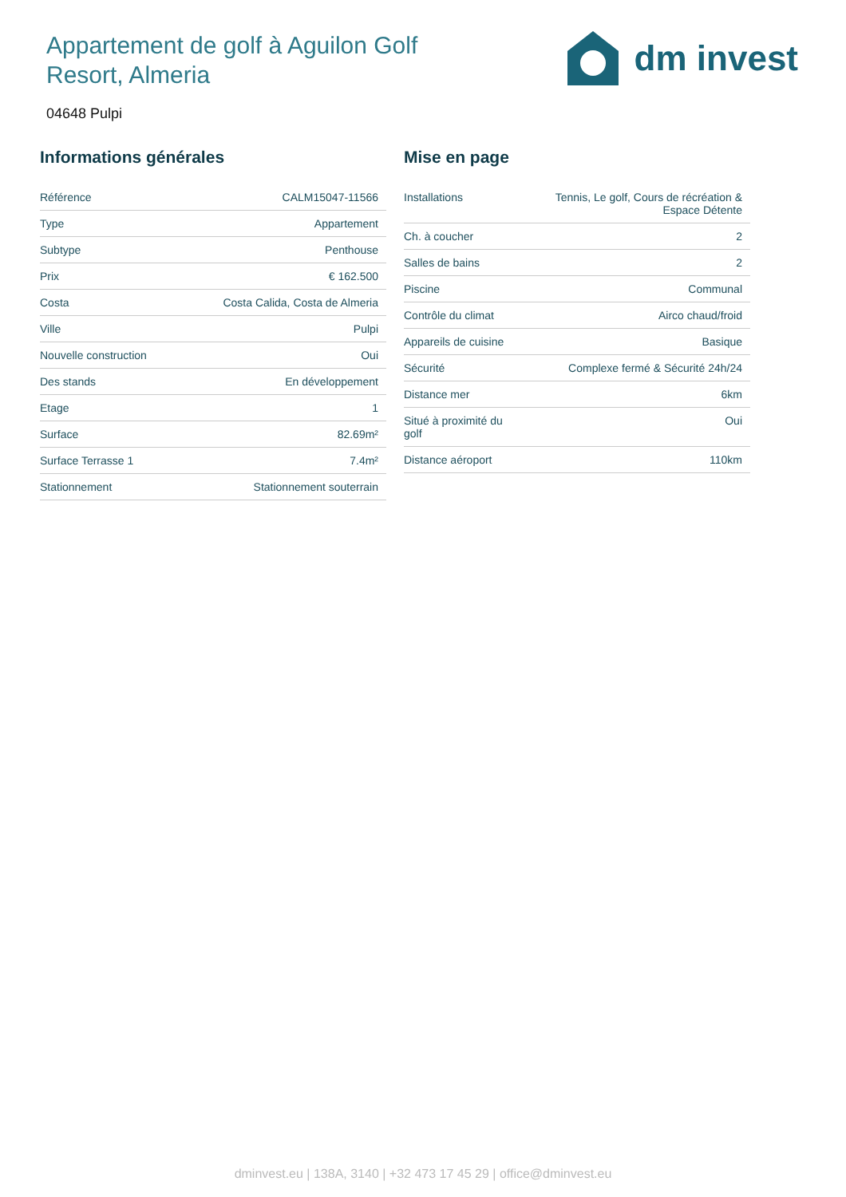Appartement de golf à Aguilon Golf Resort, Almeria
dm invest
04648 Pulpi
Informations générales
| Référence | CALM15047-11566 |
| Type | Appartement |
| Subtype | Penthouse |
| Prix | € 162.500 |
| Costa | Costa Calida, Costa de Almeria |
| Ville | Pulpi |
| Nouvelle construction | Oui |
| Des stands | En développement |
| Etage | 1 |
| Surface | 82.69m² |
| Surface Terrasse 1 | 7.4m² |
| Stationnement | Stationnement souterrain |
Mise en page
| Installations | Tennis, Le golf, Cours de récréation & Espace Détente |
| Ch. à coucher | 2 |
| Salles de bains | 2 |
| Piscine | Communal |
| Contrôle du climat | Airco chaud/froid |
| Appareils de cuisine | Basique |
| Sécurité | Complexe fermé & Sécurité 24h/24 |
| Distance mer | 6km |
| Situé à proximité du golf | Oui |
| Distance aéroport | 110km |
dminvest.eu | 138A, 3140 | +32 473 17 45 29 | office@dminvest.eu